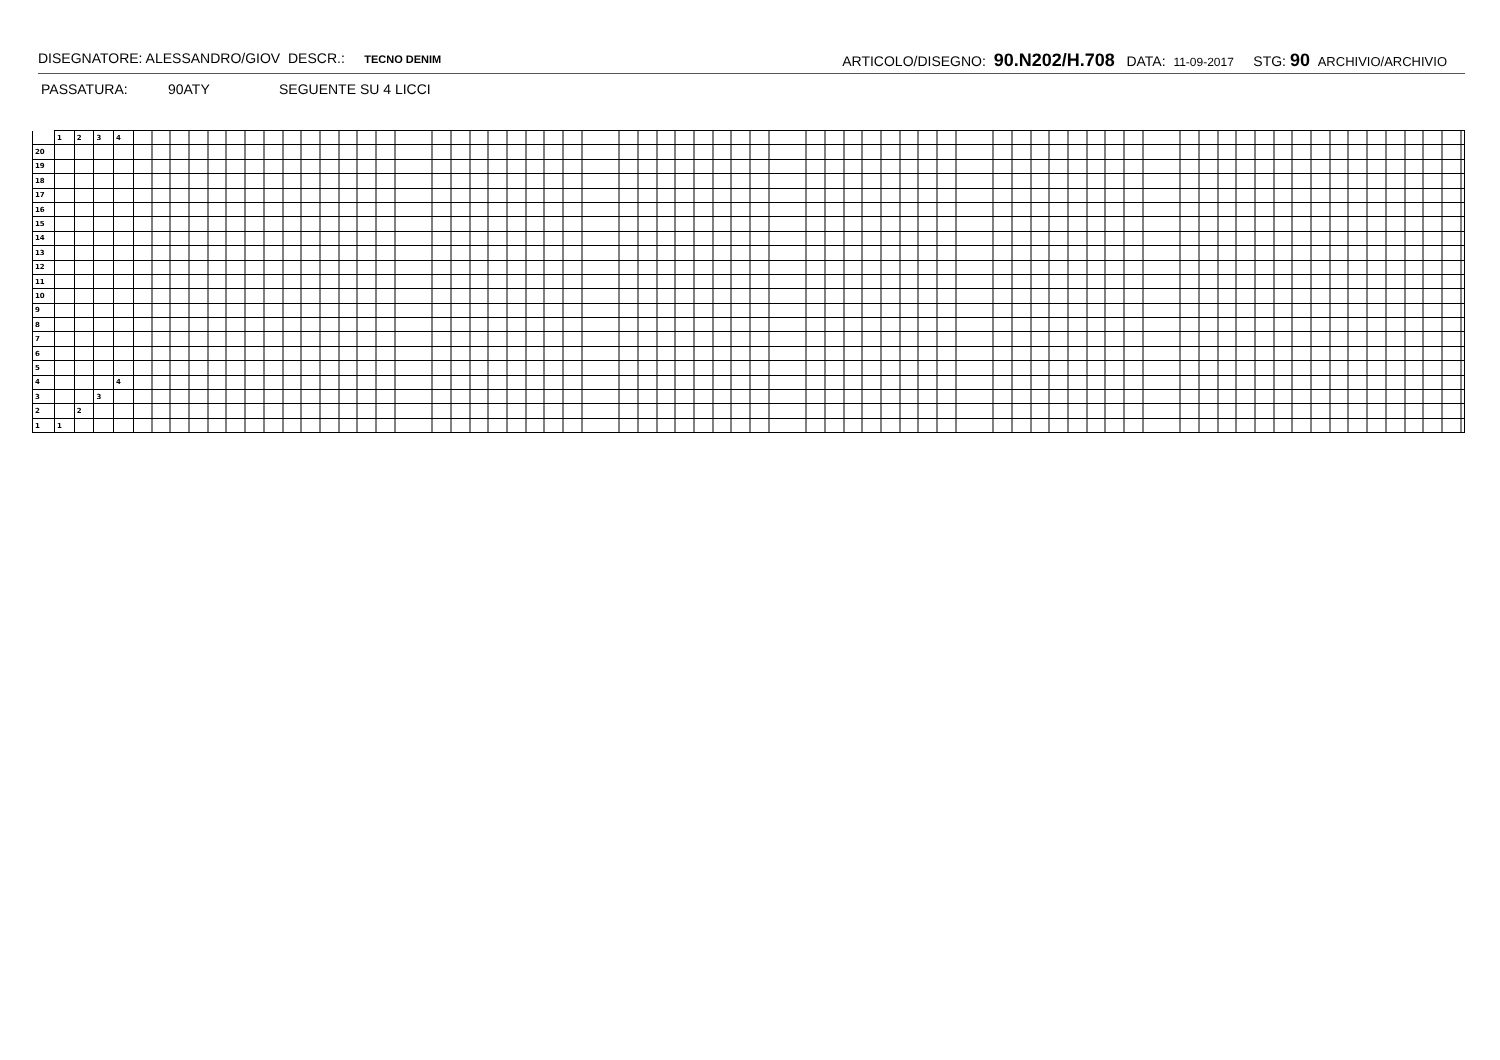DISEGNATORE: ALESSANDRO/GIOV DESCR.: TECNO DENIM ARTICOLO/DISEGNO: 90.N202/H.708 DATA: 11-09-2017 STG: 90 ARCHIVIO/ARCHIVIO
PASSATURA: 90ATY SEGUENTE SU 4 LICCI
| | 1 | 2 | 3 | 4 | |
| 20 | | | | | |
| 19 | | | | | |
| 18 | | | | | |
| 17 | | | | | |
| 16 | | | | | |
| 15 | | | | | |
| 14 | | | | | |
| 13 | | | | | |
| 12 | | | | | |
| 11 | | | | | |
| 10 | | | | | |
| 9 | | | | | |
| 8 | | | | | |
| 7 | | | | | |
| 6 | | | | | |
| 5 | | | | | |
| 4 | | | | 4 | |
| 3 | | | 3 | | |
| 2 | | 2 | | | |
| 1 | 1 | | | | |